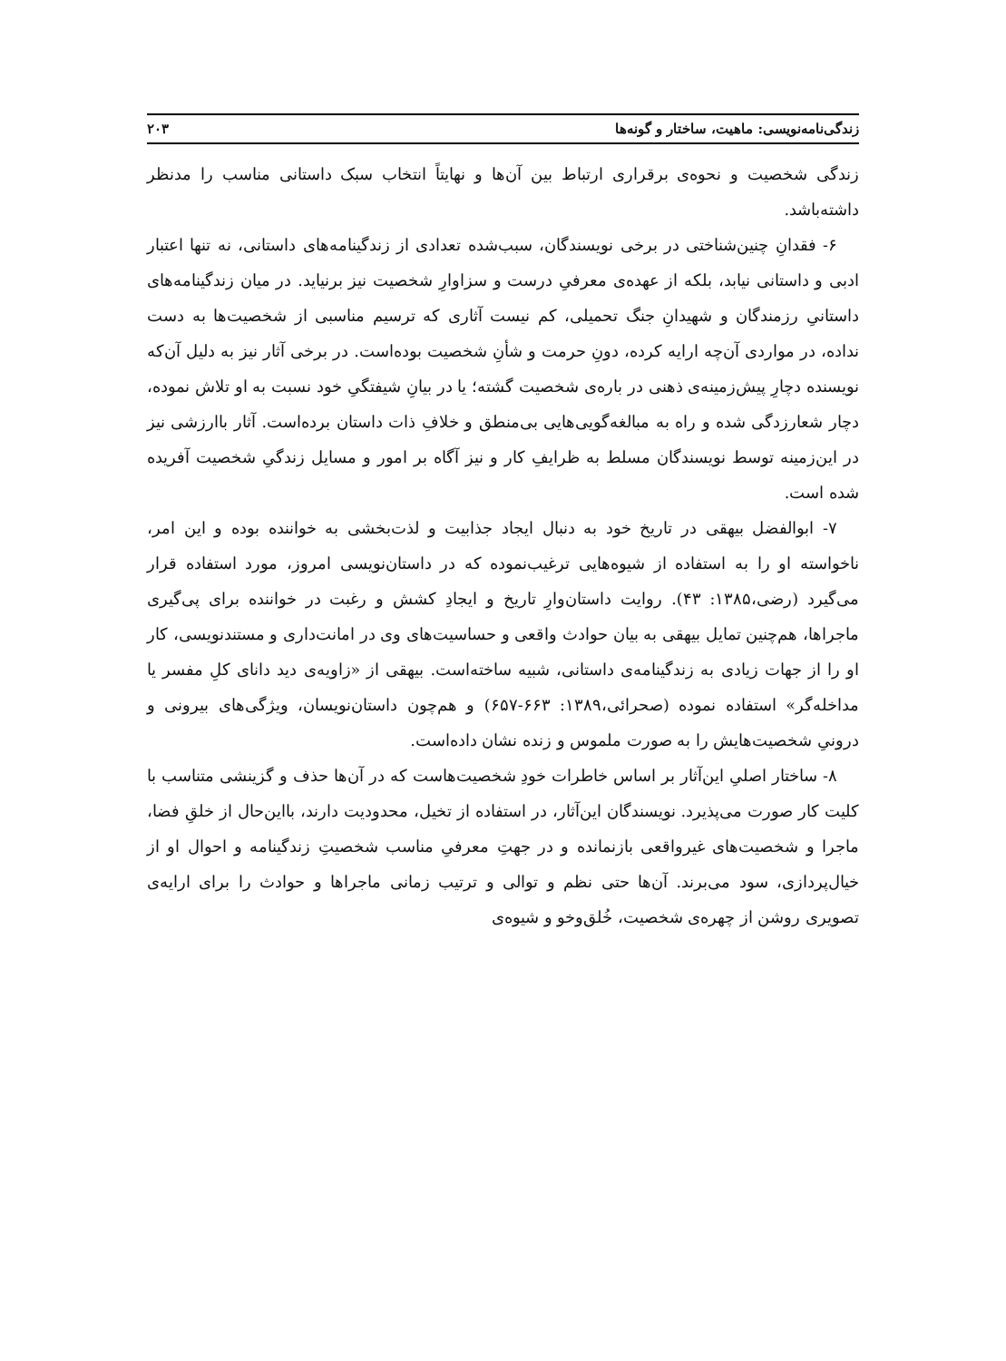زندگی‌نامه‌نویسی: ماهیت، ساختار و گونه‌ها ۲۰۳
زندگی شخصیت و نحوه‌ی برقراری ارتباط بین آن‌ها و نهایتاً انتخاب سبک داستانی مناسب را مدنظر داشته‌باشد.
۶- فقدانِ چنین‌شناختی در برخی نویسندگان، سبب‌شده تعدادی از زندگینامه‌های داستانی، نه تنها اعتبار ادبی و داستانی نیابد، بلکه از عهده‌ی معرفیِ درست و سزاوارِ شخصیت نیز برنیاید. در میان زندگینامه‌های داستانیِ رزمندگان و شهیدانِ جنگ تحمیلی، کم نیست آثاری که ترسیم مناسبی از شخصیت‌ها به دست نداده، در مواردی آن‌چه ارایه کرده، دونِ حرمت و شأنِ شخصیت بوده‌است. در برخی آثار نیز به دلیل آن‌که نویسنده دچارِ پیش‌زمینه‌ی ذهنی در باره‌ی شخصیت گشته؛ یا در بیانِ شیفتگیِ خود نسبت به او تلاش نموده، دچار شعارزدگی شده و راه به مبالغه‌گویی‌هایی بی‌منطق و خلافِ ذات داستان برده‌است. آثار باارزشی نیز در این‌زمینه توسط نویسندگان مسلط به ظرایفِ کار و نیز آگاه بر امور و مسایل زندگیِ شخصیت آفریده شده است.
۷- ابوالفضل بیهقی در تاریخ خود به دنبال ایجاد جذابیت و لذت‌بخشی به خواننده بوده و این امر، ناخواسته او را به استفاده از شیوه‌هایی ترغیب‌نموده که در داستان‌نویسی امروز، مورد استفاده قرار می‌گیرد (رضی،۱۳۸۵: ۴۳). روایت داستان‌وارِ تاریخ و ایجادِ کشش و رغبت در خواننده برای پی‌گیری ماجراها، هم‌چنین تمایل بیهقی به بیان حوادث واقعی و حساسیت‌های وی در امانت‌داری و مستندنویسی، کار او را از جهات زیادی به زندگینامه‌ی داستانی، شبیه ساخته‌است. بیهقی از «زاویه‌ی دید دانای کلِ مفسر یا مداخله‌گر» استفاده نموده (صحرائی،۱۳۸۹: ۶۶۳-۶۵۷) و هم‌چون داستان‌نویسان، ویژگی‌های بیرونی و درونیِ شخصیت‌هایش را به صورت ملموس و زنده نشان داده‌است.
۸- ساختار اصلیِ این‌آثار بر اساس خاطرات خودِ شخصیت‌هاست که در آن‌ها حذف و گزینشی متناسب با کلیت کار صورت می‌پذیرد. نویسندگان این‌آثار، در استفاده از تخیل، محدودیت دارند، بااین‌حال از خلقِ فضا، ماجرا و شخصیت‌های غیرواقعی بازنمانده و در جهتِ معرفیِ مناسب شخصیتِ زندگینامه و احوال او از خیال‌پردازی، سود می‌برند. آن‌ها حتی نظم و توالی و ترتیب زمانی ماجراها و حوادث را برای ارایه‌ی تصویری روشن از چهره‌ی شخصیت، خُلق‌وخو و شیوه‌ی